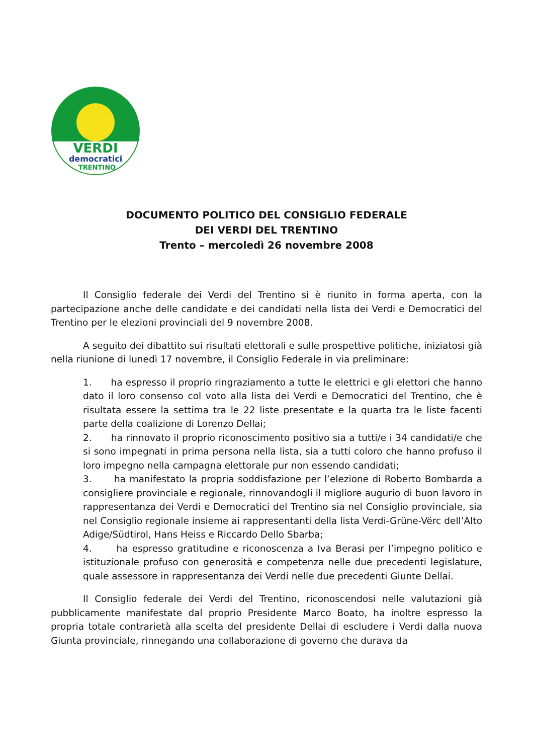VERDI
democratici
TRENTINO
DOCUMENTO POLITICO DEL CONSIGLIO FEDERALE
DEI VERDI DEL TRENTINO
Trento – mercoledì 26 novembre 2008
Il Consiglio federale dei Verdi del Trentino si è riunito in forma aperta, con la partecipazione anche delle candidate e dei candidati nella lista dei Verdi e Democratici del Trentino per le elezioni provinciali del 9 novembre 2008.
A seguito dei dibattito sui risultati elettorali e sulle prospettive politiche, iniziatosi già nella riunione di lunedì 17 novembre, il Consiglio Federale in via preliminare:
1. ha espresso il proprio ringraziamento a tutte le elettrici e gli elettori che hanno dato il loro consenso col voto alla lista dei Verdi e Democratici del Trentino, che è risultata essere la settima tra le 22 liste presentate e la quarta tra le liste facenti parte della coalizione di Lorenzo Dellai;
2. ha rinnovato il proprio riconoscimento positivo sia a tutti/e i 34 candidati/e che si sono impegnati in prima persona nella lista, sia a tutti coloro che hanno profuso il loro impegno nella campagna elettorale pur non essendo candidati;
3. ha manifestato la propria soddisfazione per l’elezione di Roberto Bombarda a consigliere provinciale e regionale, rinnovandogli il migliore augurio di buon lavoro in rappresentanza dei Verdi e Democratici del Trentino sia nel Consiglio provinciale, sia nel Consiglio regionale insieme ai rappresentanti della lista Verdi-Grüne-Vërc dell’Alto Adige/Südtirol, Hans Heiss e Riccardo Dello Sbarba;
4. ha espresso gratitudine e riconoscenza a Iva Berasi per l’impegno politico e istituzionale profuso con generosità e competenza nelle due precedenti legislature, quale assessore in rappresentanza dei Verdi nelle due precedenti Giunte Dellai.
Il Consiglio federale dei Verdi del Trentino, riconoscendosi nelle valutazioni già pubblicamente manifestate dal proprio Presidente Marco Boato, ha inoltre espresso la propria totale contrarietà alla scelta del presidente Dellai di escludere i Verdi dalla nuova Giunta provinciale, rinnegando una collaborazione di governo che durava da